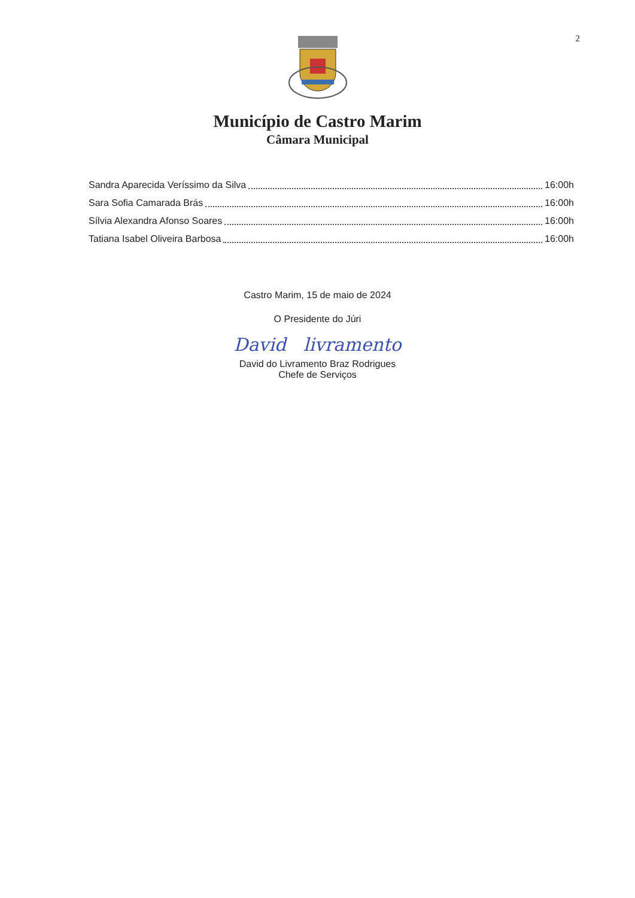2
Município de Castro Marim
Câmara Municipal
Sandra Aparecida Veríssimo da Silva 16:00h
Sara Sofia Camarada Brás 16:00h
Sílvia Alexandra Afonso Soares 16:00h
Tatiana Isabel Oliveira Barbosa 16:00h
Castro Marim, 15 de maio de 2024
O Presidente do Júri
David livramento
David do Livramento Braz Rodrigues
Chefe de Serviços